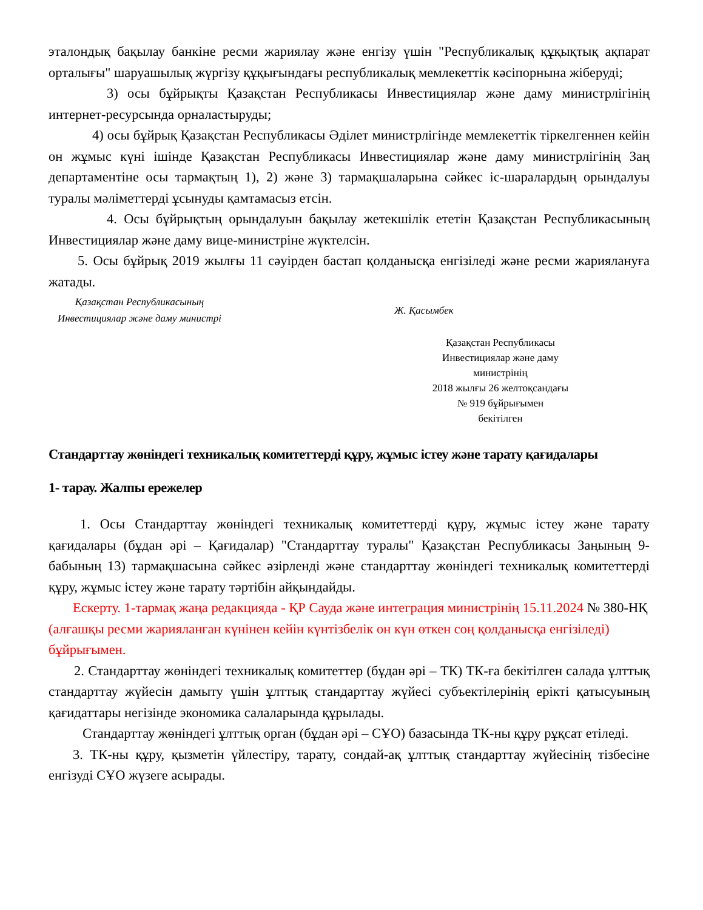эталондық бақылау банкіне ресми жариялау және енгізу үшін "Республикалық құқықтық ақпарат орталығы" шаруашылық жүргізу құқығындағы республикалық мемлекеттік кәсіпорнына жіберуді;
3) осы бұйрықты Қазақстан Республикасы Инвестициялар және даму министрлігінің интернет-ресурсында орналастыруды;
4) осы бұйрық Қазақстан Республикасы Әділет министрлігінде мемлекеттік тіркелгеннен кейін он жұмыс күні ішінде Қазақстан Республикасы Инвестициялар және даму министрлігінің Заң департаментіне осы тармақтың 1), 2) және 3) тармақшаларына сәйкес іс-шаралардың орындалуы туралы мәліметтерді ұсынуды қамтамасыз етсін.
4. Осы бұйрықтың орындалуын бақылау жетекшілік ететін Қазақстан Республикасының Инвестициялар және даму вице-министріне жүктелсін.
5. Осы бұйрық 2019 жылғы 11 сәуірден бастап қолданысқа енгізіледі және ресми жариялануға жатады.
Қазақстан Республикасының
Инвестициялар және даму министрі
Ж. Қасымбек
Қазақстан Республикасы
Инвестициялар және даму
министрінің
2018 жылғы 26 желтоқсандағы
№ 919 бұйрығымен
бекітілген
Стандарттау жөніндегі техникалық комитеттерді құру, жұмыс істеу және тарату қағидалары
1- тарау. Жалпы ережелер
1. Осы Стандарттау жөніндегі техникалық комитеттерді құру, жұмыс істеу және тарату қағидалары (бұдан әрі – Қағидалар) "Стандарттау туралы" Қазақстан Республикасы Заңының 9-бабының 13) тармақшасына сәйкес әзірленді және стандарттау жөніндегі техникалық комитеттерді құру, жұмыс істеу және тарату тәртібін айқындайды.
Ескерту. 1-тармақ жаңа редакцияда - ҚР Сауда және интеграция министрінің 15.11.2024 № 380-НҚ (алғашқы ресми жарияланған күнінен кейін күнтізбелік он күн өткен соң қолданысқа енгізіледі) бұйрығымен.
2. Стандарттау жөніндегі техникалық комитеттер (бұдан әрі – ТК) ТК-ға бекітілген салада ұлттық стандарттау жүйесін дамыту үшін ұлттық стандарттау жүйесі субъектілерінің ерікті қатысуының қағидаттары негізінде экономика салаларында құрылады.
Стандарттау жөніндегі ұлттық орган (бұдан әрі – СҰО) базасында ТК-ны құру рұқсат етіледі.
3. ТК-ны құру, қызметін үйлестіру, тарату, сондай-ақ ұлттық стандарттау жүйесінің тізбесіне енгізуді СҰО жүзеге асырады.